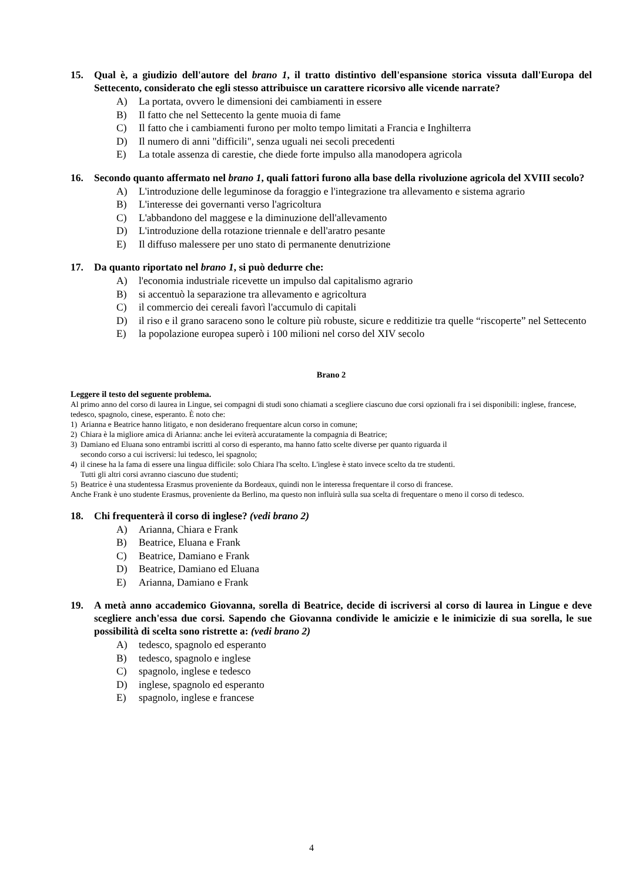15. Qual è, a giudizio dell'autore del brano 1, il tratto distintivo dell'espansione storica vissuta dall'Europa del Settecento, considerato che egli stesso attribuisce un carattere ricorsivo alle vicende narrate?
A) La portata, ovvero le dimensioni dei cambiamenti in essere
B) Il fatto che nel Settecento la gente muoia di fame
C) Il fatto che i cambiamenti furono per molto tempo limitati a Francia e Inghilterra
D) Il numero di anni "difficili", senza uguali nei secoli precedenti
E) La totale assenza di carestie, che diede forte impulso alla manodopera agricola
16. Secondo quanto affermato nel brano 1, quali fattori furono alla base della rivoluzione agricola del XVIII secolo?
A) L'introduzione delle leguminose da foraggio e l'integrazione tra allevamento e sistema agrario
B) L'interesse dei governanti verso l'agricoltura
C) L'abbandono del maggese e la diminuzione dell'allevamento
D) L'introduzione della rotazione triennale e dell'aratro pesante
E) Il diffuso malessere per uno stato di permanente denutrizione
17. Da quanto riportato nel brano 1, si può dedurre che:
A) l'economia industriale ricevette un impulso dal capitalismo agrario
B) si accentuò la separazione tra allevamento e agricoltura
C) il commercio dei cereali favorì l'accumulo di capitali
D) il riso e il grano saraceno sono le colture più robuste, sicure e redditizie tra quelle “riscoperte” nel Settecento
E) la popolazione europea superò i 100 milioni nel corso del XIV secolo
Brano 2
Leggere il testo del seguente problema.
Al primo anno del corso di laurea in Lingue, sei compagni di studi sono chiamati a scegliere ciascuno due corsi opzionali fra i sei disponibili: inglese, francese, tedesco, spagnolo, cinese, esperanto. È noto che:
1) Arianna e Beatrice hanno litigato, e non desiderano frequentare alcun corso in comune;
2) Chiara è la migliore amica di Arianna: anche lei eviterà accuratamente la compagnia di Beatrice;
3) Damiano ed Eluana sono entrambi iscritti al corso di esperanto, ma hanno fatto scelte diverse per quanto riguarda il
secondo corso a cui iscriversi: lui tedesco, lei spagnolo;
4) il cinese ha la fama di essere una lingua difficile: solo Chiara l'ha scelto. L'inglese è stato invece scelto da tre studenti.
Tutti gli altri corsi avranno ciascuno due studenti;
5) Beatrice è una studentessa Erasmus proveniente da Bordeaux, quindi non le interessa frequentare il corso di francese.
Anche Frank è uno studente Erasmus, proveniente da Berlino, ma questo non influirà sulla sua scelta di frequentare o meno il corso di tedesco.
18. Chi frequenterà il corso di inglese? (vedi brano 2)
A) Arianna, Chiara e Frank
B) Beatrice, Eluana e Frank
C) Beatrice, Damiano e Frank
D) Beatrice, Damiano ed Eluana
E) Arianna, Damiano e Frank
19. A metà anno accademico Giovanna, sorella di Beatrice, decide di iscriversi al corso di laurea in Lingue e deve scegliere anch'essa due corsi. Sapendo che Giovanna condivide le amicizie e le inimicizie di sua sorella, le sue possibilità di scelta sono ristrette a: (vedi brano 2)
A) tedesco, spagnolo ed esperanto
B) tedesco, spagnolo e inglese
C) spagnolo, inglese e tedesco
D) inglese, spagnolo ed esperanto
E) spagnolo, inglese e francese
4